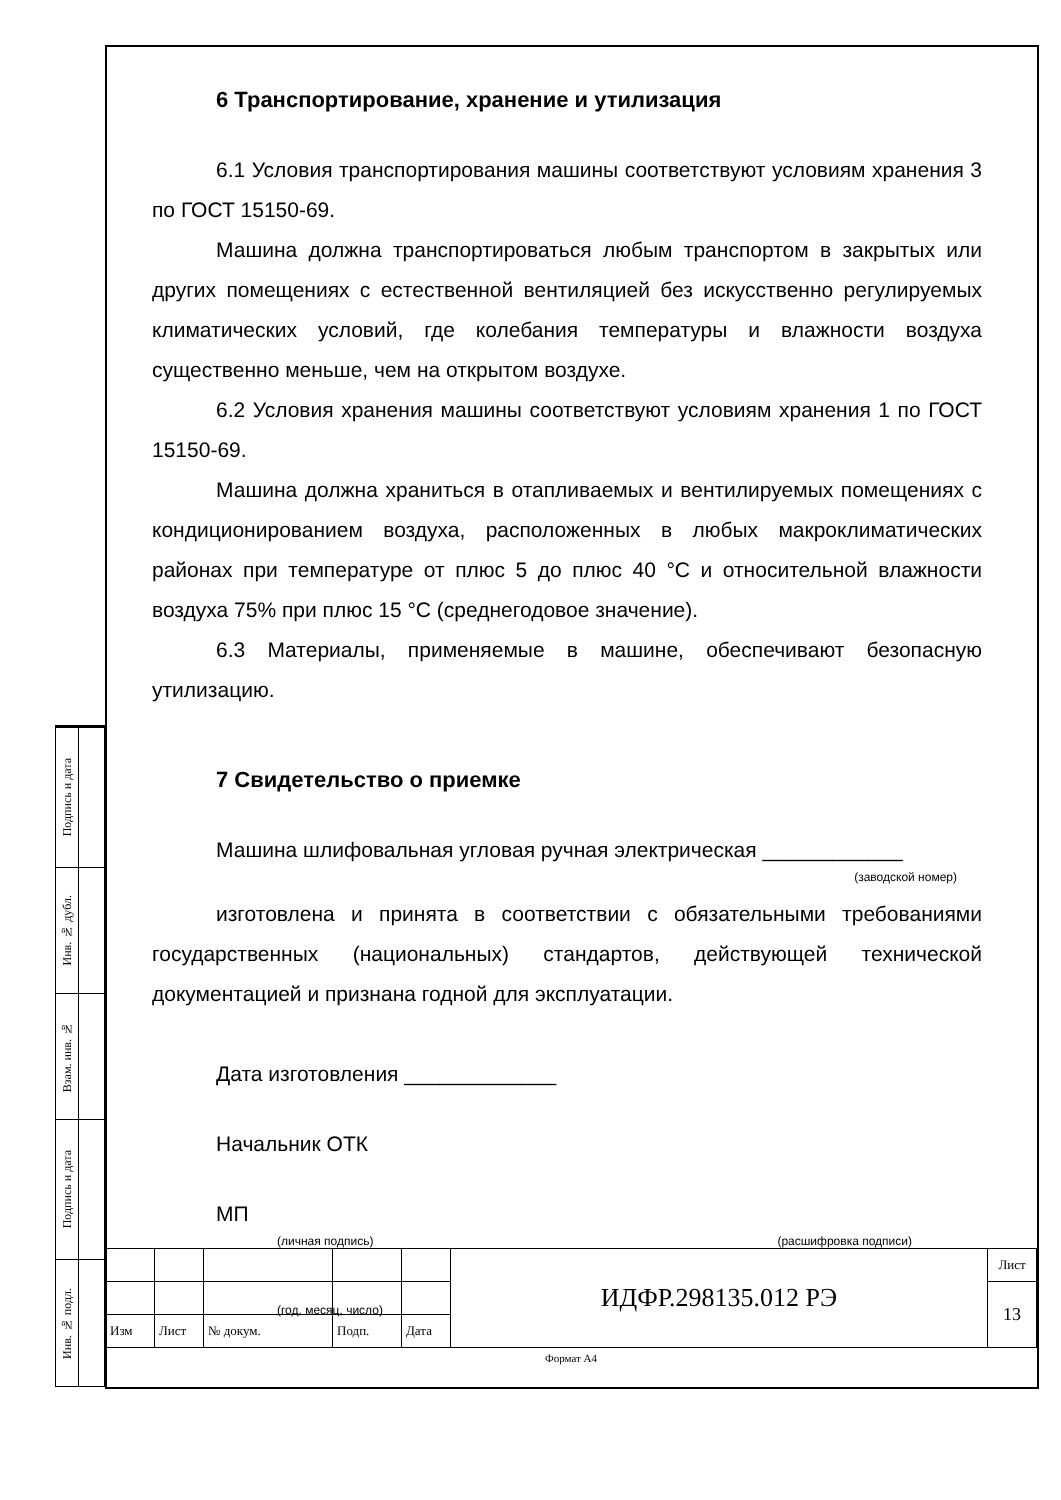| Подпись и дата | |
| Инв. № дубл. | |
| Взам. инв. № | |
| Подпись и дата | |
| Инв. № подл. | |
6 Транспортирование, хранение и утилизация
6.1 Условия транспортирования машины соответствуют условиям хранения 3 по ГОСТ 15150-69.
Машина должна транспортироваться любым транспортом в закрытых или других помещениях с естественной вентиляцией без искусственно регулируемых климатических условий, где колебания температуры и влажности воздуха существенно меньше, чем на открытом воздухе.
6.2 Условия хранения машины соответствуют условиям хранения 1 по ГОСТ 15150-69.
Машина должна храниться в отапливаемых и вентилируемых помещениях с кондиционированием воздуха, расположенных в любых макроклиматических районах при температуре от плюс 5 до плюс 40 °С и относительной влажности воздуха 75% при плюс 15 °С (среднегодовое значение).
6.3 Материалы, применяемые в машине, обеспечивают безопасную утилизацию.
7 Свидетельство о приемке
Машина шлифовальная угловая ручная электрическая ____________
(заводской номер)
изготовлена и принята в соответствии с обязательными требованиями государственных (национальных) стандартов, действующей технической документацией и признана годной для эксплуатации.
Дата изготовления _____________
Начальник ОТК
МП
(личная подпись) (расшифровка подписи)
(год, месяц, число)
| | | | | | ИДФР.298135.012 РЭ | Лист |
| | | | | | | 13 |
| Изм | Лист | № докум. | Подп. | Дата | | |
Формат А4